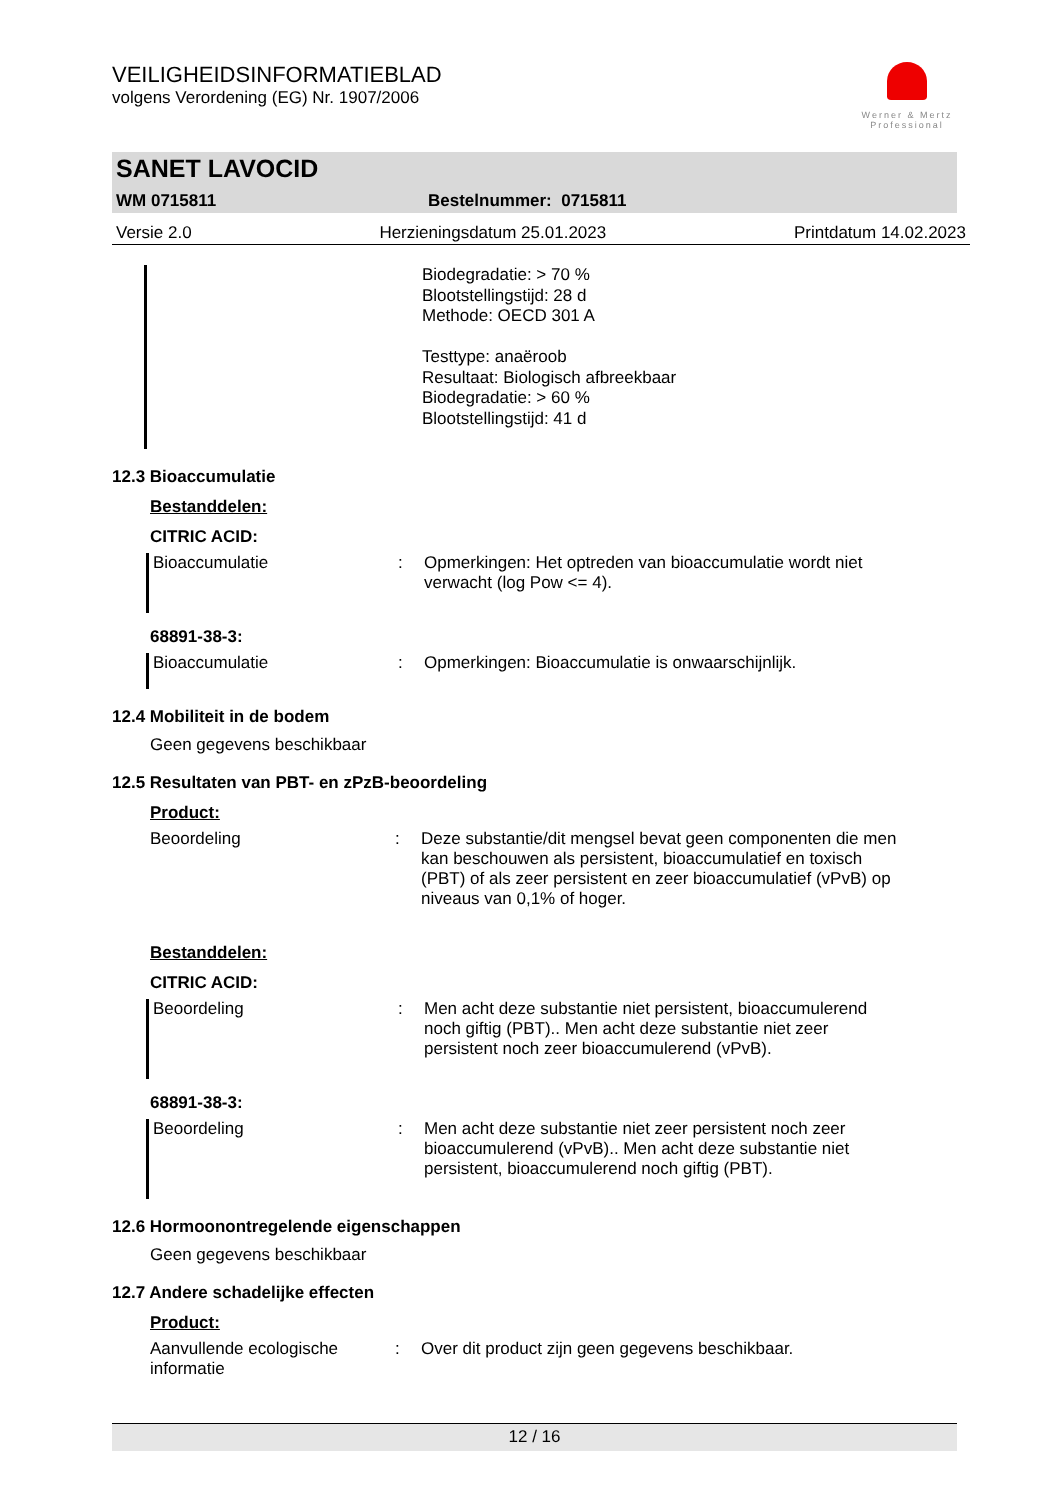VEILIGHEIDSINFORMATIEBLAD
volgens Verordening (EG) Nr. 1907/2006
Werner & Mertz
Professional
SANET LAVOCID
WM 0715811 Bestelnummer: 0715811
Versie 2.0 Herzieningsdatum 25.01.2023 Printdatum 14.02.2023
Biodegradatie: > 70 %
Blootstellingstijd: 28 d
Methode: OECD 301 A
Testtype: anaëroob
Resultaat: Biologisch afbreekbaar
Biodegradatie: > 60 %
Blootstellingstijd: 41 d
12.3 Bioaccumulatie
Bestanddelen:
CITRIC ACID:
Bioaccumulatie: Opmerkingen: Het optreden van bioaccumulatie wordt niet verwacht (log Pow <= 4).
68891-38-3:
Bioaccumulatie: Opmerkingen: Bioaccumulatie is onwaarschijnlijk.
12.4 Mobiliteit in de bodem
Geen gegevens beschikbaar
12.5 Resultaten van PBT- en zPzB-beoordeling
Product:
Beoordeling: Deze substantie/dit mengsel bevat geen componenten die men kan beschouwen als persistent, bioaccumulatief en toxisch (PBT) of als zeer persistent en zeer bioaccumulatief (vPvB) op niveaus van 0,1% of hoger.
Bestanddelen:
CITRIC ACID:
Beoordeling: Men acht deze substantie niet persistent, bioaccumulerend noch giftig (PBT).. Men acht deze substantie niet zeer persistent noch zeer bioaccumulerend (vPvB).
68891-38-3:
Beoordeling: Men acht deze substantie niet zeer persistent noch zeer bioaccumulerend (vPvB).. Men acht deze substantie niet persistent, bioaccumulerend noch giftig (PBT).
12.6 Hormoonontregelende eigenschappen
Geen gegevens beschikbaar
12.7 Andere schadelijke effecten
Product:
Aanvullende ecologische informatie: Over dit product zijn geen gegevens beschikbaar.
12 / 16